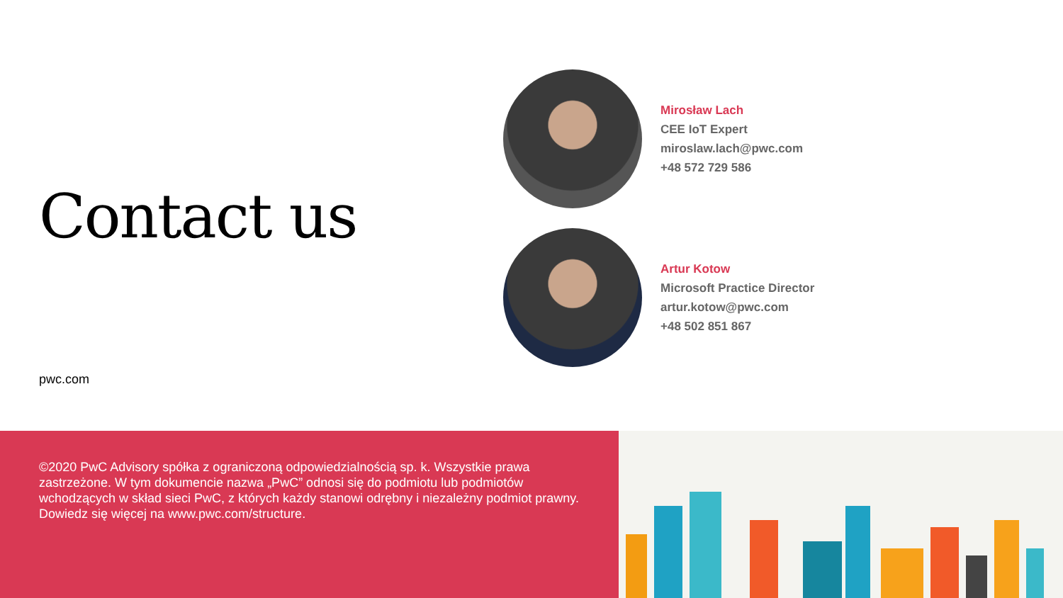Contact us
pwc.com
Mirosław Lach
CEE IoT Expert
miroslaw.lach@pwc.com
+48 572 729 586
Artur Kotow
Microsoft Practice Director
artur.kotow@pwc.com
+48 502 851 867
©2020 PwC Advisory spółka z ograniczoną odpowiedzialnością sp. k. Wszystkie prawa zastrzeżone. W tym dokumencie nazwa „PwC” odnosi się do podmiotu lub podmiotów wchodzących w skład sieci PwC, z których każdy stanowi odrębny i niezależny podmiot prawny. Dowiedz się więcej na www.pwc.com/structure.